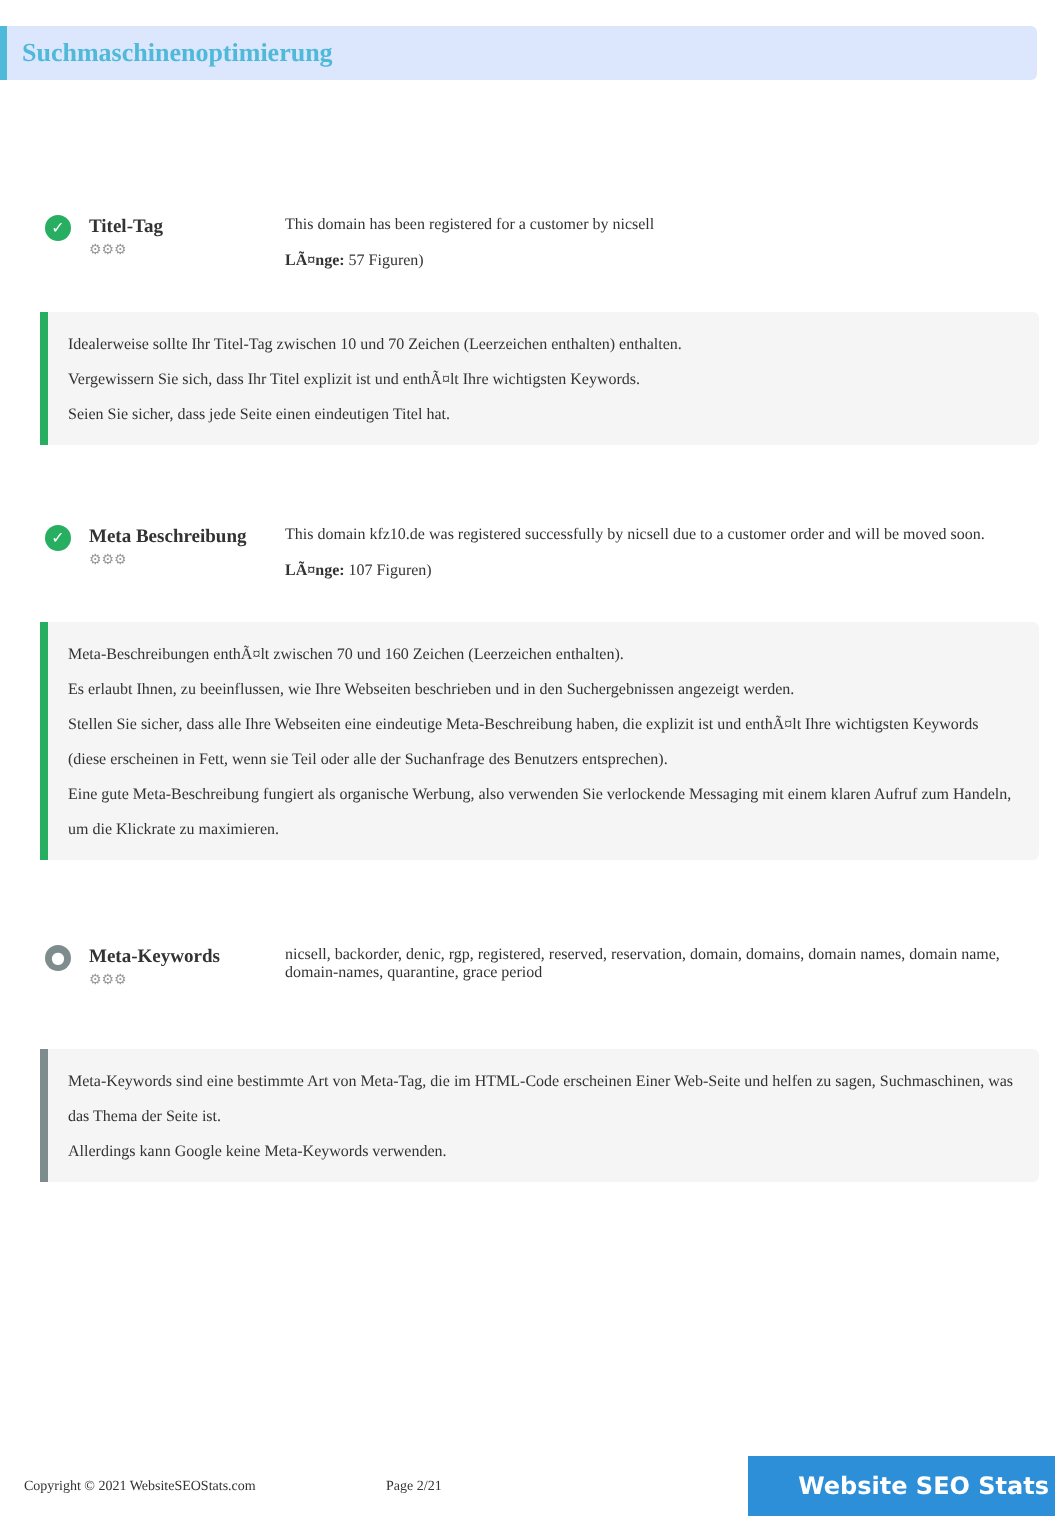Suchmaschinenoptimierung
✓
Titel-Tag
⚙⚙⚙
This domain has been registered for a customer by nicsell
LÃ¤nge: 57 Figuren)
Idealerweise sollte Ihr Titel-Tag zwischen 10 und 70 Zeichen (Leerzeichen enthalten) enthalten.
Vergewissern Sie sich, dass Ihr Titel explizit ist und enthÃ¤lt Ihre wichtigsten Keywords.
Seien Sie sicher, dass jede Seite einen eindeutigen Titel hat.
✓
Meta Beschreibung
⚙⚙⚙
This domain kfz10.de was registered successfully by nicsell due to a customer order and will be moved soon.
LÃ¤nge: 107 Figuren)
Meta-Beschreibungen enthÃ¤lt zwischen 70 und 160 Zeichen (Leerzeichen enthalten).
Es erlaubt Ihnen, zu beeinflussen, wie Ihre Webseiten beschrieben und in den Suchergebnissen angezeigt werden.
Stellen Sie sicher, dass alle Ihre Webseiten eine eindeutige Meta-Beschreibung haben, die explizit ist und enthÃ¤lt Ihre wichtigsten Keywords (diese erscheinen in Fett, wenn sie Teil oder alle der Suchanfrage des Benutzers entsprechen).
Eine gute Meta-Beschreibung fungiert als organische Werbung, also verwenden Sie verlockende Messaging mit einem klaren Aufruf zum Handeln, um die Klickrate zu maximieren.
●
Meta-Keywords
⚙⚙⚙
nicsell, backorder, denic, rgp, registered, reserved, reservation, domain, domains, domain names, domain name, domain-names, quarantine, grace period
Meta-Keywords sind eine bestimmte Art von Meta-Tag, die im HTML-Code erscheinen Einer Web-Seite und helfen zu sagen, Suchmaschinen, was das Thema der Seite ist.
Allerdings kann Google keine Meta-Keywords verwenden.
Copyright © 2021 WebsiteSEOStats.com
Page 2/21
Website SEO Stats